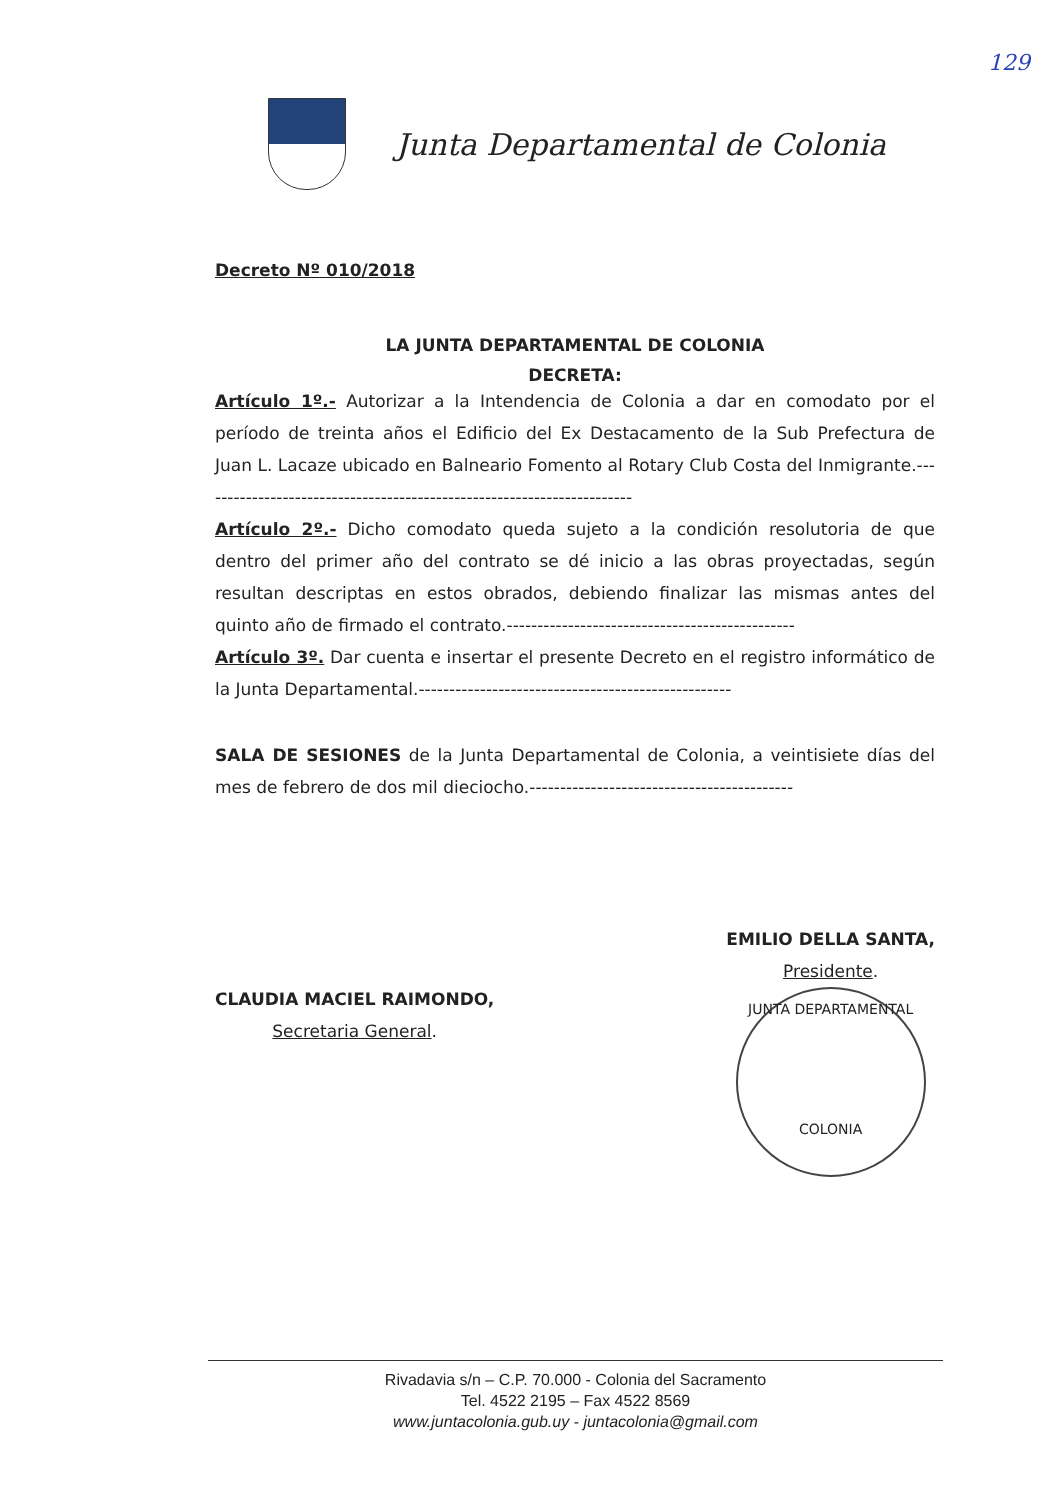129
Junta Departamental de Colonia
Decreto Nº 010/2018
LA JUNTA DEPARTAMENTAL DE COLONIA
DECRETA:
Artículo 1º.- Autorizar a la Intendencia de Colonia a dar en comodato por el período de treinta años el Edificio del Ex Destacamento de la Sub Prefectura de Juan L. Lacaze ubicado en Balneario Fomento al Rotary Club Costa del Inmigrante.-----------------------------------------------------------------------
Artículo 2º.- Dicho comodato queda sujeto a la condición resolutoria de que dentro del primer año del contrato se dé inicio a las obras proyectadas, según resultan descriptas en estos obrados, debiendo finalizar las mismas antes del quinto año de firmado el contrato.-----------------------------------------------
Artículo 3º. Dar cuenta e insertar el presente Decreto en el registro informático de la Junta Departamental.---------------------------------------------------
SALA DE SESIONES de la Junta Departamental de Colonia, a veintisiete días del mes de febrero de dos mil dieciocho.-------------------------------------------
CLAUDIA MACIEL RAIMONDO,
Secretaria General.
EMILIO DELLA SANTA,
Presidente.
JUNTA DEPARTAMENTAL
COLONIA
Rivadavia s/n – C.P. 70.000 - Colonia del Sacramento
Tel. 4522 2195 – Fax 4522 8569
www.juntacolonia.gub.uy - juntacolonia@gmail.com